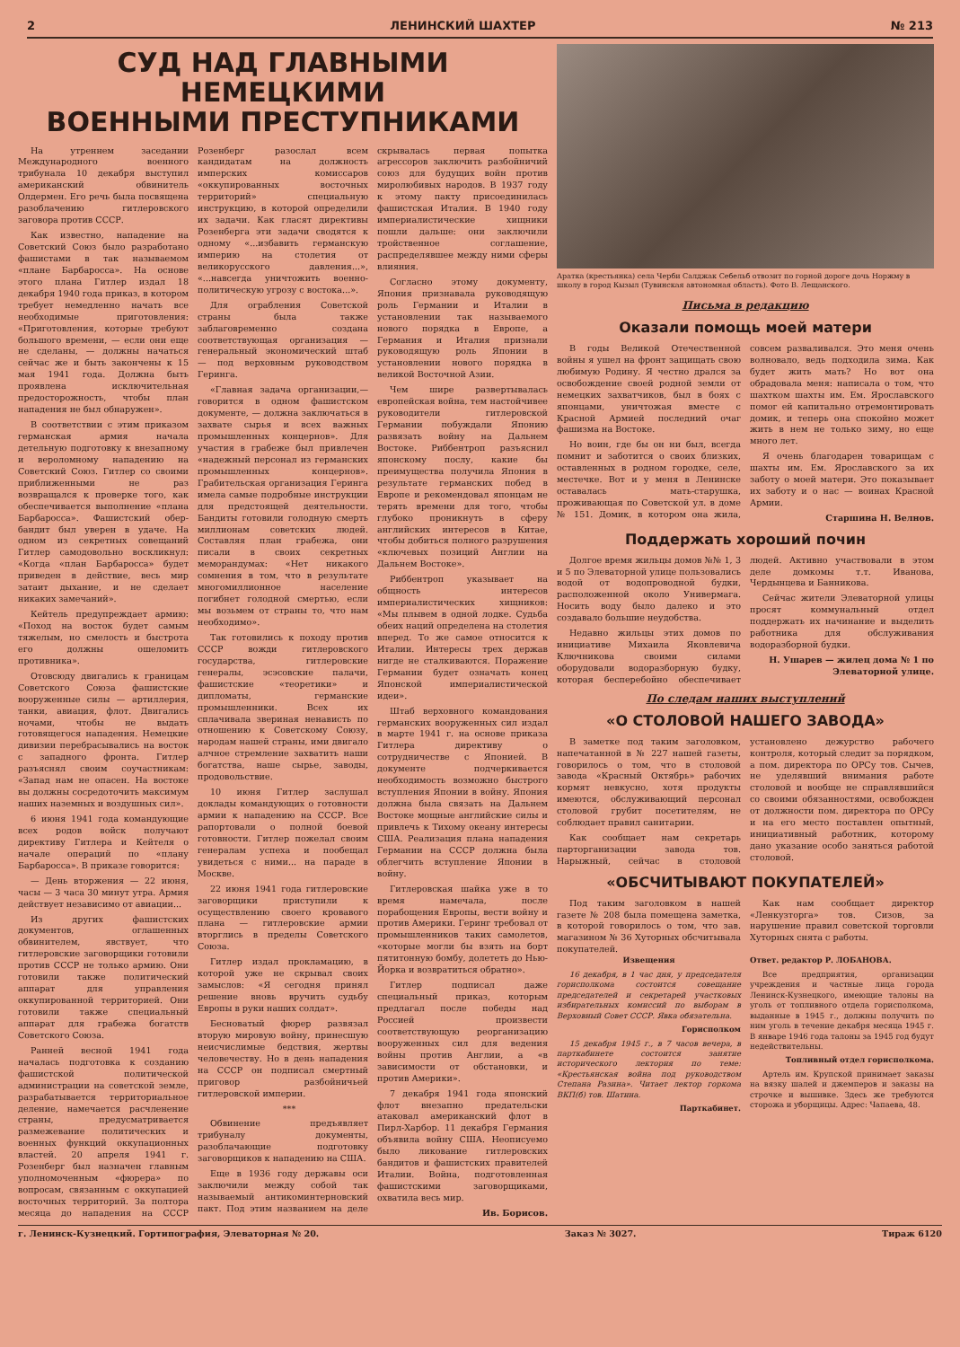2 ЛЕНИНСКИЙ ШАХТЕР № 213
СУД НАД ГЛАВНЫМИ НЕМЕЦКИМИ
ВОЕННЫМИ ПРЕСТУПНИКАМИ
На утреннем заседании Международного военного трибунала 10 декабря выступил американский обвинитель Олдермен. Его речь была посвящена разоблачению гитлеровского заговора против СССР.
Как известно, нападение на Советский Союз было разработано фашистами в так называемом «плане Барбаросса». На основе этого плана Гитлер издал 18 декабря 1940 года приказ, в котором требует немедленно начать все необходимые приготовления: «Приготовления, которые требуют большого времени, — если они еще не сделаны, — должны начаться сейчас же и быть закончены к 15 мая 1941 года. Должна быть проявлена исключительная предосторожность, чтобы план нападения не был обнаружен».
В соответствии с этим приказом германская армия начала детельную подготовку к внезапному и вероломному нападению на Советский Союз. Гитлер со своими приближенными не раз возвращался к проверке того, как обеспечивается выполнение «плана Барбаросса». Фашистский обер-бандит был уверен в удаче. На одном из секретных совещаний Гитлер самодовольно воскликнул: «Когда «план Барбаросса» будет приведен в действие, весь мир затаит дыхание, и не сделает никаких замечаний».
Кейтель предупреждает армию: «Поход на восток будет самым тяжелым, но смелость и быстрота его должны ошеломить противника».
Отовсюду двигались к границам Советского Союза фашистские вооруженные силы — артиллерия, танки, авиация, флот. Двигались ночами, чтобы не выдать готовящегося нападения. Немецкие дивизии перебрасывались на восток с западного фронта. Гитлер разъяснял своим соучастникам: «Запад нам не опасен. На востоке вы должны сосредоточить максимум наших наземных и воздушных сил».
6 июня 1941 года командующие всех родов войск получают директиву Гитлера и Кейтеля о начале операций по «плану Барбаросса». В приказе говорится:
— День вторжения — 22 июня, часы — 3 часа 30 минут утра. Армия действует независимо от авиации...
Из других фашистских документов, оглашенных обвинителем, явствует, что гитлеровские заговорщики готовили против СССР не только армию. Они готовили также политический аппарат для управления оккупированной территорией. Они готовили также специальный аппарат для грабежа богатств Советского Союза.
Ранней весной 1941 года началась подготовка к созданию фашистской политической администрации на советской земле, разрабатывается территориальное деление, намечается расчленение страны, предусматривается размежевание политических и военных функций оккупационных властей. 20 апреля 1941 г. Розенберг был назначен главным уполномоченным «фюрера» по вопросам, связанным с оккупацией восточных территорий. За полтора месяца до нападения на СССР Розенберг разослал всем кандидатам на должность имперских комиссаров «оккупированных восточных территорий» специальную инструкцию, в которой определили их задачи. Как гласят директивы Розенберга эти задачи сводятся к одному «...избавить германскую империю на столетия от великорусского давления...», «...навсегда уничтожить военно-политическую угрозу с востока...».
Для ограбления Советской страны была также заблаговременно создана соответствующая организация — генеральный экономический штаб — под верховным руководством Геринга.
«Главная задача организации,— говорится в одном фашистском документе, — должна заключаться в захвате сырья и всех важных промышленных концернов». Для участия в грабеже был привлечен «надежный персонал из германских промышленных концернов». Грабительская организация Геринга имела самые подробные инструкции для предстоящей деятельности. Бандиты готовили голодную смерть миллионам советских людей. Составляя план грабежа, они писали в своих секретных меморандумах: «Нет никакого сомнения в том, что в результате многомиллионное население погибнет голодной смертью, если мы возьмем от страны то, что нам необходимо».
Так готовились к походу против СССР вожди гитлеровского государства, гитлеровские генералы, эсэсовские палачи, фашистские «теоретики» и дипломаты, германские промышленники. Всех их сплачивала звериная ненависть по отношению к Советскому Союзу, народам нашей страны, ими двигало алчное стремление захватить наши богатства, наше сырье, заводы, продовольствие.
10 июня Гитлер заслушал доклады командующих о готовности армии к нападению на СССР. Все рапортовали о полной боевой готовности. Гитлер пожелал своим генералам успеха и пообещал увидеться с ними... на параде в Москве.
22 июня 1941 года гитлеровские заговорщики приступили к осуществлению своего кровавого плана — гитлеровские армии вторглись в пределы Советского Союза.
Гитлер издал прокламацию, в которой уже не скрывал своих замыслов: «Я сегодня принял решение вновь вручить судьбу Европы в руки наших солдат».
Бесноватый фюрер развязал вторую мировую войну, принесшую неисчислимые бедствия, жертвы человечеству. Но в день нападения на СССР он подписал смертный приговор разбойничьей гитлеровской империи.
***
Обвинение предъявляет трибуналу документы, разоблачающие подготовку заговорщиков к нападению на США.
Еще в 1936 году державы оси заключили между собой так называемый антикоминтерновский пакт. Под этим названием на деле скрывалась первая попытка агрессоров заключить разбойничий союз для будущих войн против миролюбивых народов. В 1937 году к этому пакту присоединилась фашистская Италия. В 1940 году империалистические хищники пошли дальше: они заключили тройственное соглашение, распределявшее между ними сферы влияния.
Согласно этому документу, Япония признавала руководящую роль Германии и Италии в установлении так называемого нового порядка в Европе, а Германия и Италия признали руководящую роль Японии в установлении нового порядка в великой Восточной Азии.
Чем шире развертывалась европейская война, тем настойчивее руководители гитлеровской Германии побуждали Японию развязать войну на Дальнем Востоке. Риббентроп разъяснил японскому послу, какие бы преимущества получила Япония в результате германских побед в Европе и рекомендовал японцам не терять времени для того, чтобы глубоко проникнуть в сферу английских интересов в Китае, чтобы добиться полного разрушения «ключевых позиций Англии на Дальнем Востоке».
Риббентроп указывает на общность интересов империалистических хищников: «Мы плывем в одной лодке. Судьба обеих наций определена на столетия вперед. То же самое относится к Италии. Интересы трех держав нигде не сталкиваются. Поражение Германии будет означать конец Японской империалистической идеи».
Штаб верховного командования германских вооруженных сил издал в марте 1941 г. на основе приказа Гитлера директиву о сотрудничестве с Японией. В документе подчеркивается необходимость возможно быстрого вступления Японии в войну. Япония должна была связать на Дальнем Востоке мощные английские силы и привлечь к Тихому океану интересы США. Реализация плана нападения Германии на СССР должна была облегчить вступление Японии в войну.
Гитлеровская шайка уже в то время намечала, после порабощения Европы, вести войну и против Америки. Геринг требовал от промышленников таких самолетов, «которые могли бы взять на борт пятитонную бомбу, долететь до Нью-Йорка и возвратиться обратно».
Гитлер подписал даже специальный приказ, которым предлагал после победы над Россией произвести соответствующую реорганизацию вооруженных сил для ведения войны против Англии, а «в зависимости от обстановки, и против Америки».
7 декабря 1941 года японский флот внезапно предательски атаковал американский флот в Пирл-Харбор. 11 декабря Германия объявила войну США. Неописуемо было ликование гитлеровских бандитов и фашистских правителей Италии. Война, подготовленная фашистскими заговорщиками, охватила весь мир.
Ив. Борисов.
Аратка (крестьянка) села Черби Салджак Себельб отвозит по горной дороге дочь Норжму в школу в город Кызыл (Тувинская автономная область). Фото В. Лещанского.
Письма в редакцию
Оказали помощь моей матери
В годы Великой Отечественной войны я ушел на фронт защищать свою любимую Родину. Я честно дрался за освобождение своей родной земли от немецких захватчиков, был в боях с японцами, уничтожая вместе с Красной Армией последний очаг фашизма на Востоке.
Но воин, где бы он ни был, всегда помнит и заботится о своих близких, оставленных в родном городке, селе, местечке. Вот и у меня в Ленинске оставалась мать-старушка, проживающая по Советской ул. в доме № 151. Домик, в котором она жила, совсем разваливался. Это меня очень волновало, ведь подходила зима. Как будет жить мать? Но вот она обрадовала меня: написала о том, что шахтком шахты им. Ем. Ярославского помог ей капитально отремонтировать домик, и теперь она спокойно может жить в нем не только зиму, но еще много лет.
Я очень благодарен товарищам с шахты им. Ем. Ярославского за их заботу о моей матери. Это показывает их заботу и о нас — воинах Красной Армии.
Старшина Н. Велнов.
Поддержать хороший почин
Долгое время жильцы домов №№ 1, 3 и 5 по Элеваторной улице пользовались водой от водопроводной будки, расположенной около Универмага. Носить воду было далеко и это создавало большие неудобства.
Недавно жильцы этих домов по инициативе Михаила Яковлевича Ключникова своими силами оборудовали водоразборную будку, которая бесперебойно обеспечивает людей. Активно участвовали в этом деле домкомы т.т. Иванова, Чердынцева и Банникова.
Сейчас жители Элеваторной улицы просят коммунальный отдел поддержать их начинание и выделить работника для обслуживания водоразборной будки.
Н. Ушарев — жилец дома № 1 по Элеваторной улице.
По следам наших выступлений
«О СТОЛОВОЙ НАШЕГО ЗАВОДА»
В заметке под таким заголовком, напечатанной в № 227 нашей газеты, говорилось о том, что в столовой завода «Красный Октябрь» рабочих кормят невкусно, хотя продукты имеются, обслуживающий персонал столовой грубит посетителям, не соблюдает правил санитарии.
Как сообщает нам секретарь парторганизации завода тов. Нарыжный, сейчас в столовой установлено дежурство рабочего контроля, который следит за порядком, а пом. директора по ОРСу тов. Сычев, не уделявший внимания работе столовой и вообще не справлявшийся со своими обязанностями, освобожден от должности пом. директора по ОРСу и на его место поставлен опытный, инициативный работник, которому дано указание особо заняться работой столовой.
«ОБСЧИТЫВАЮТ ПОКУПАТЕЛЕЙ»
Под таким заголовком в нашей газете № 208 была помещена заметка, в которой говорилось о том, что зав. магазином № 36 Хуторных обсчитывала покупателей.
Как нам сообщает директор «Ленкузторга» тов. Сизов, за нарушение правил советской торговли Хуторных снята с работы.
Извещения
16 декабря, в 1 час дня, у председателя горисполкома состоится совещание председателей и секретарей участковых избирательных комиссий по выборам в Верховный Совет СССР. Явка обязательна.
Горисполком
15 декабря 1945 г., в 7 часов вечера, в парткабинете состоится занятие исторического лектория по теме: «Крестьянская война под руководством Степана Разина». Читает лектор горкома ВКП(б) тов. Шатина.
Парткабинет.
Ответ. редактор Р. ЛОБАНОВА.
Все предприятия, организации учреждения и частные лица города Ленинск-Кузнецкого, имеющие талоны на уголь от топливного отдела горисполкома, выданные в 1945 г., должны получить по ним уголь в течение декабря месяца 1945 г. В январе 1946 года талоны за 1945 год будут недействительны.
Топливный отдел горисполкома.
Артель им. Крупской принимает заказы на вязку шалей и джемперов и заказы на строчке и вышивке. Здесь же требуются сторожа и уборщицы. Адрес: Чапаева, 48.
г. Ленинск-Кузнецкий. Гортипография, Элеваторная № 20. Заказ № 3027. Тираж 6120